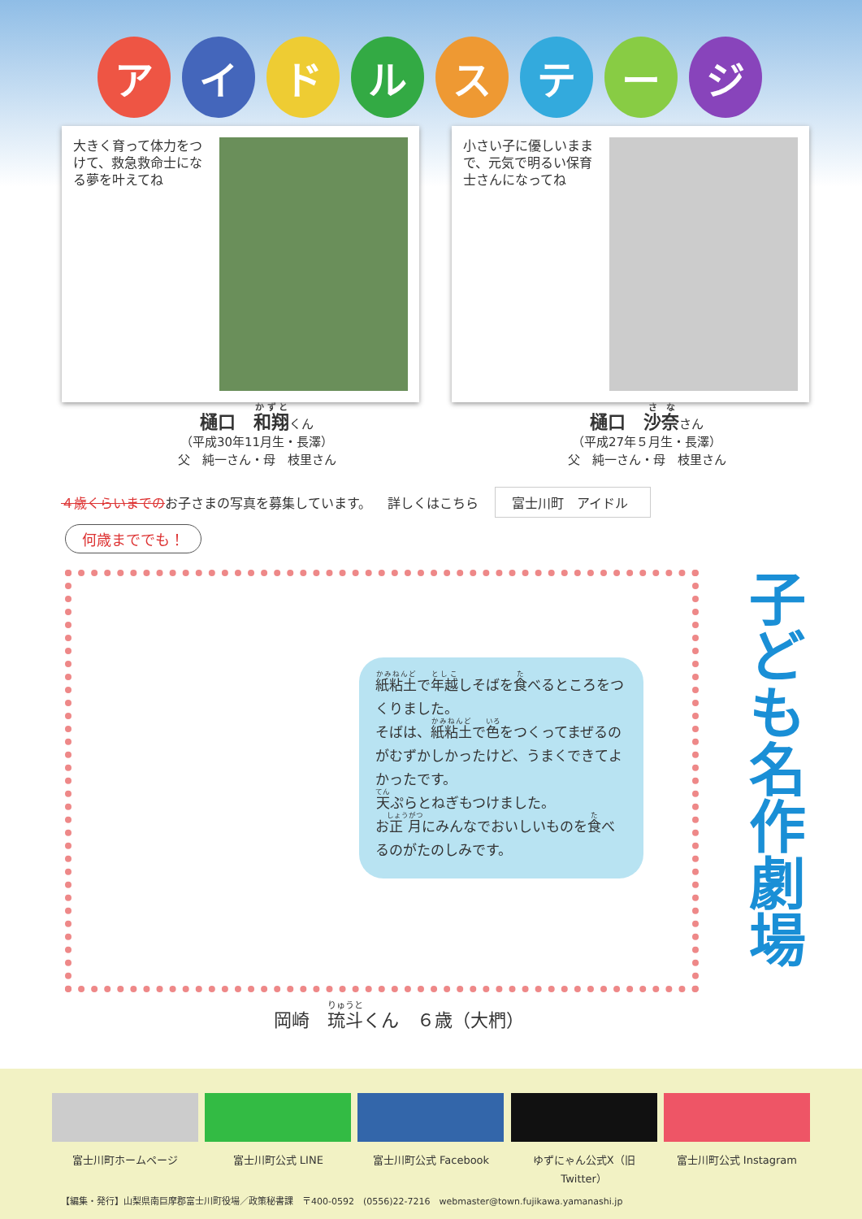ア イ ド ル ス テ ー ジ
大きく育って体力をつけて、救急救命士になる夢を叶えてね 小さい子に優しいままで、元気で明るい保育士さんになってね
樋口　和翔くん
（平成30年11月生・長澤）
父　純一さん・母　枝里さん
樋口　沙奈さん
（平成27年５月生・長澤）
父　純一さん・母　枝里さん
４歳くらいまでのお子さまの写真を募集しています。 詳しくはこちら 富士川町　アイドル
何歳まででも！
紙粘土で年越しそばを食べるところをつくりました。
そばは、紙粘土で色をつくってまぜるのがむずかしかったけど、うまくできてよかったです。
天ぷらとねぎもつけました。
お正月にみんなでおいしいものを食べるのがたのしみです。
子ども名作劇場
岡崎　琉斗くん　６歳（大椚）
富士川町ホームページ 富士川町公式 LINE 富士川町公式 Facebook ゆずにゃん公式X（旧Twitter）
富士川町公式 Instagram
【編集・発行】山梨県南巨摩郡富士川町役場／政策秘書課　〒400-0592　(0556)22-7216　webmaster@town.fujikawa.yamanashi.jp